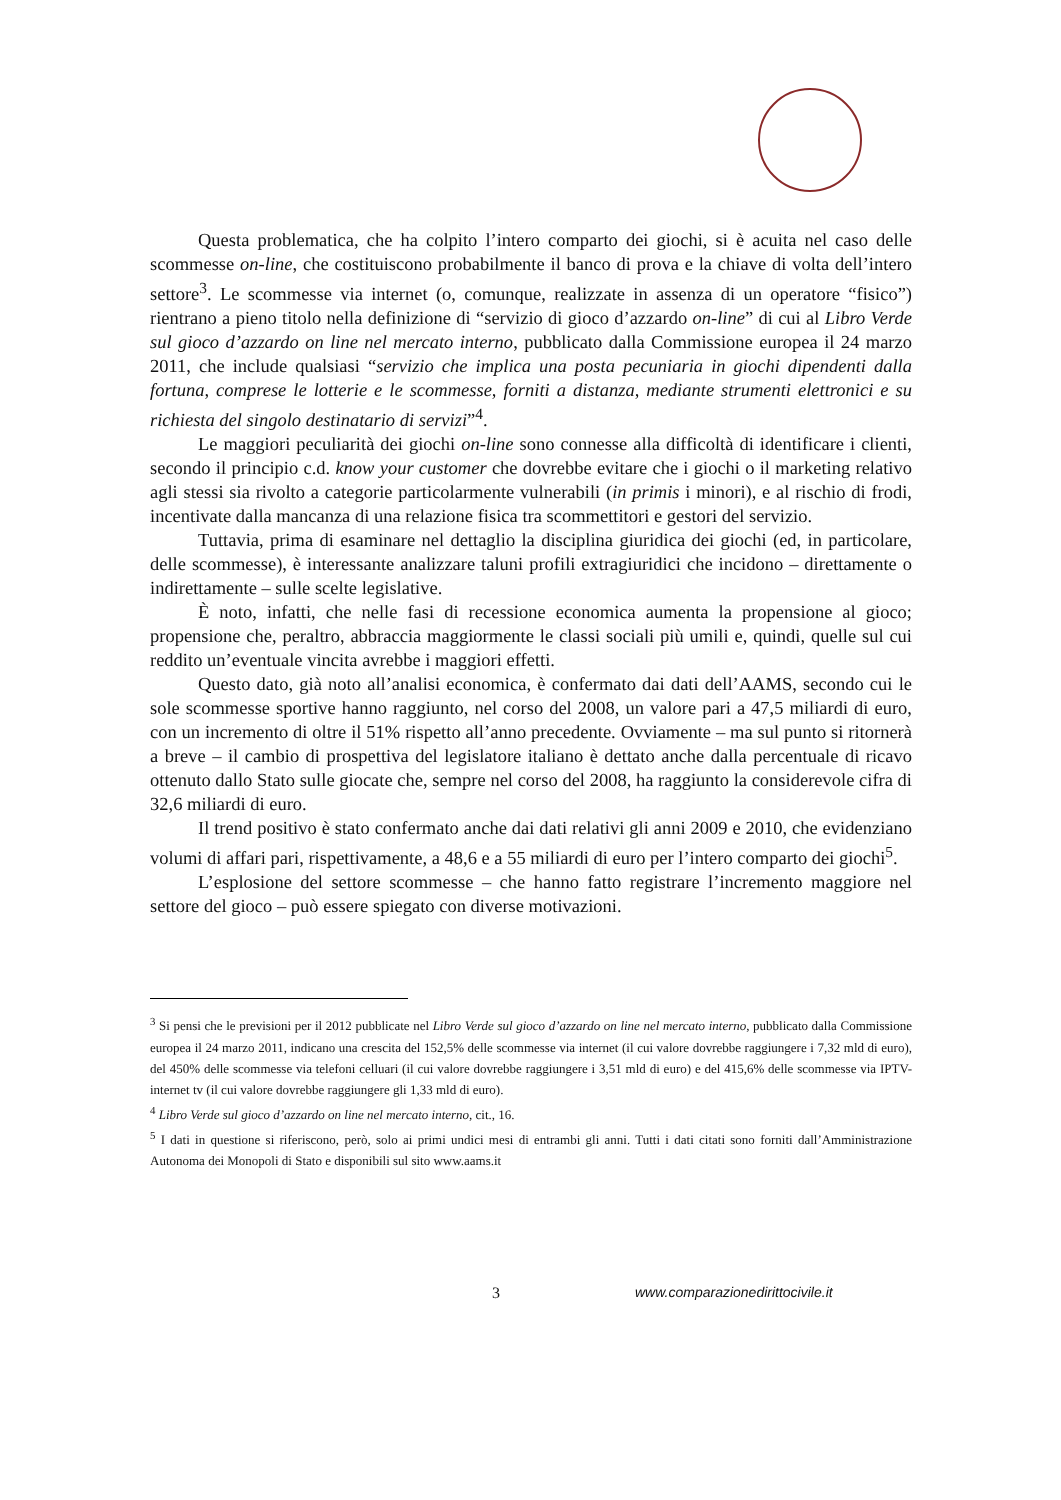Questa problematica, che ha colpito l’intero comparto dei giochi, si è acuita nel caso delle scommesse on-line, che costituiscono probabilmente il banco di prova e la chiave di volta dell’intero settore<sup>3</sup>. Le scommesse via internet (o, comunque, realizzate in assenza di un operatore “fisico”) rientrano a pieno titolo nella definizione di “servizio di gioco d’azzardo on-line” di cui al Libro Verde sul gioco d’azzardo on line nel mercato interno, pubblicato dalla Commissione europea il 24 marzo 2011, che include qualsiasi “servizio che implica una posta pecuniaria in giochi dipendenti dalla fortuna, comprese le lotterie e le scommesse, forniti a distanza, mediante strumenti elettronici e su richiesta del singolo destinatario di servizi”<sup>4</sup>.
Le maggiori peculiarità dei giochi on-line sono connesse alla difficoltà di identificare i clienti, secondo il principio c.d. know your customer che dovrebbe evitare che i giochi o il marketing relativo agli stessi sia rivolto a categorie particolarmente vulnerabili (in primis i minori), e al rischio di frodi, incentivate dalla mancanza di una relazione fisica tra scommettitori e gestori del servizio.
Tuttavia, prima di esaminare nel dettaglio la disciplina giuridica dei giochi (ed, in particolare, delle scommesse), è interessante analizzare taluni profili extragiuridici che incidono – direttamente o indirettamente – sulle scelte legislative.
È noto, infatti, che nelle fasi di recessione economica aumenta la propensione al gioco; propensione che, peraltro, abbraccia maggiormente le classi sociali più umili e, quindi, quelle sul cui reddito un’eventuale vincita avrebbe i maggiori effetti.
Questo dato, già noto all’analisi economica, è confermato dai dati dell’AAMS, secondo cui le sole scommesse sportive hanno raggiunto, nel corso del 2008, un valore pari a 47,5 miliardi di euro, con un incremento di oltre il 51% rispetto all’anno precedente. Ovviamente – ma sul punto si ritornerà a breve – il cambio di prospettiva del legislatore italiano è dettato anche dalla percentuale di ricavo ottenuto dallo Stato sulle giocate che, sempre nel corso del 2008, ha raggiunto la considerevole cifra di 32,6 miliardi di euro.
Il trend positivo è stato confermato anche dai dati relativi gli anni 2009 e 2010, che evidenziano volumi di affari pari, rispettivamente, a 48,6 e a 55 miliardi di euro per l’intero comparto dei giochi<sup>5</sup>.
L’esplosione del settore scommesse – che hanno fatto registrare l’incremento maggiore nel settore del gioco – può essere spiegato con diverse motivazioni.
<sup>3</sup> Si pensi che le previsioni per il 2012 pubblicate nel Libro Verde sul gioco d’azzardo on line nel mercato interno, pubblicato dalla Commissione europea il 24 marzo 2011, indicano una crescita del 152,5% delle scommesse via internet (il cui valore dovrebbe raggiungere i 7,32 mld di euro), del 450% delle scommesse via telefoni celluari (il cui valore dovrebbe raggiungere i 3,51 mld di euro) e del 415,6% delle scommesse via IPTV-internet tv (il cui valore dovrebbe raggiungere gli 1,33 mld di euro).
<sup>4</sup> Libro Verde sul gioco d’azzardo on line nel mercato interno, cit., 16.
<sup>5</sup> I dati in questione si riferiscono, però, solo ai primi undici mesi di entrambi gli anni. Tutti i dati citati sono forniti dall’Amministrazione Autonoma dei Monopoli di Stato e disponibili sul sito www.aams.it
3 www.comparazionedirittocivile.it